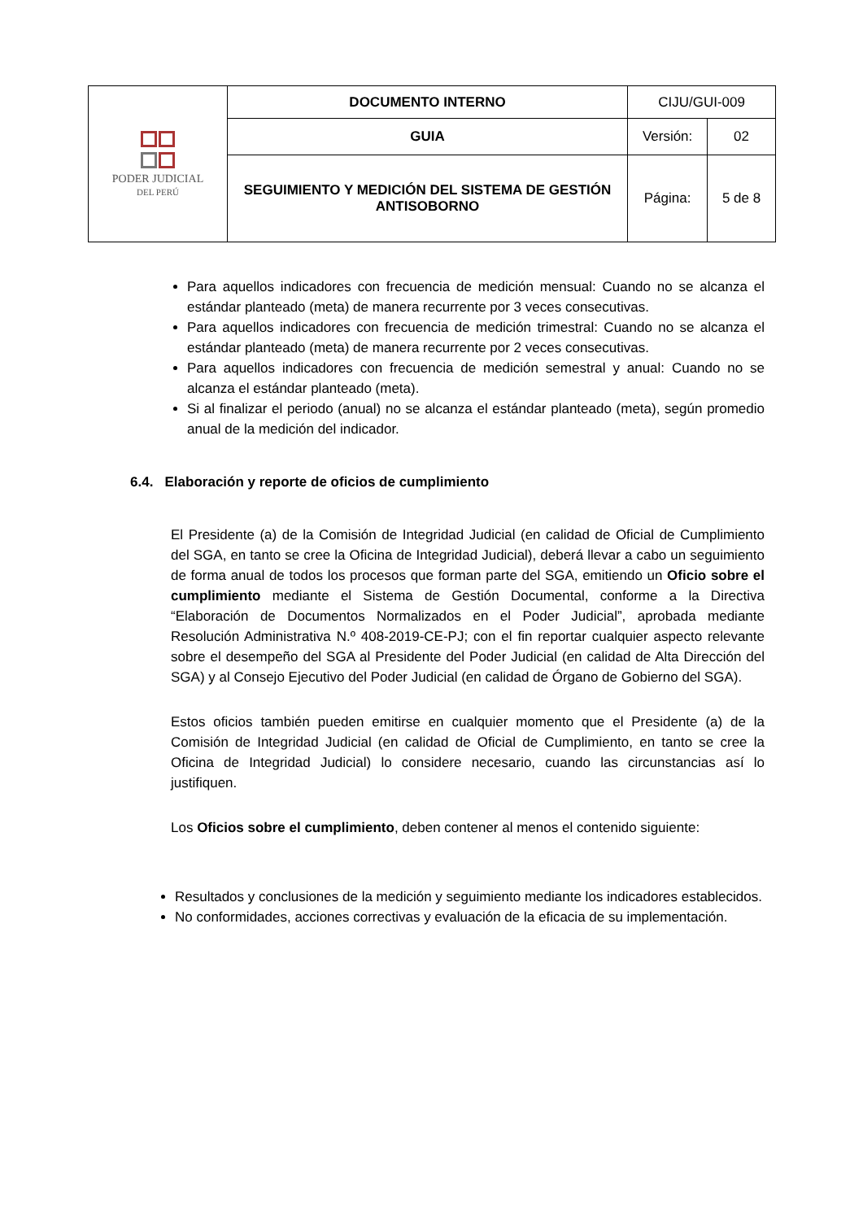| PODER JUDICIAL DEL PERÚ | DOCUMENTO INTERNO | CIJU/GUI-009 | |
| | GUIA | Versión: | 02 |
| | SEGUIMIENTO Y MEDICIÓN DEL SISTEMA DE GESTIÓN ANTISOBORNO | Página: | 5 de 8 |
Para aquellos indicadores con frecuencia de medición mensual: Cuando no se alcanza el estándar planteado (meta) de manera recurrente por 3 veces consecutivas.
Para aquellos indicadores con frecuencia de medición trimestral: Cuando no se alcanza el estándar planteado (meta) de manera recurrente por 2 veces consecutivas.
Para aquellos indicadores con frecuencia de medición semestral y anual: Cuando no se alcanza el estándar planteado (meta).
Si al finalizar el periodo (anual) no se alcanza el estándar planteado (meta), según promedio anual de la medición del indicador.
6.4. Elaboración y reporte de oficios de cumplimiento
El Presidente (a) de la Comisión de Integridad Judicial (en calidad de Oficial de Cumplimiento del SGA, en tanto se cree la Oficina de Integridad Judicial), deberá llevar a cabo un seguimiento de forma anual de todos los procesos que forman parte del SGA, emitiendo un Oficio sobre el cumplimiento mediante el Sistema de Gestión Documental, conforme a la Directiva “Elaboración de Documentos Normalizados en el Poder Judicial”, aprobada mediante Resolución Administrativa N.º 408-2019-CE-PJ; con el fin reportar cualquier aspecto relevante sobre el desempeño del SGA al Presidente del Poder Judicial (en calidad de Alta Dirección del SGA) y al Consejo Ejecutivo del Poder Judicial (en calidad de Órgano de Gobierno del SGA).
Estos oficios también pueden emitirse en cualquier momento que el Presidente (a) de la Comisión de Integridad Judicial (en calidad de Oficial de Cumplimiento, en tanto se cree la Oficina de Integridad Judicial) lo considere necesario, cuando las circunstancias así lo justifiquen.
Los Oficios sobre el cumplimiento, deben contener al menos el contenido siguiente:
Resultados y conclusiones de la medición y seguimiento mediante los indicadores establecidos.
No conformidades, acciones correctivas y evaluación de la eficacia de su implementación.